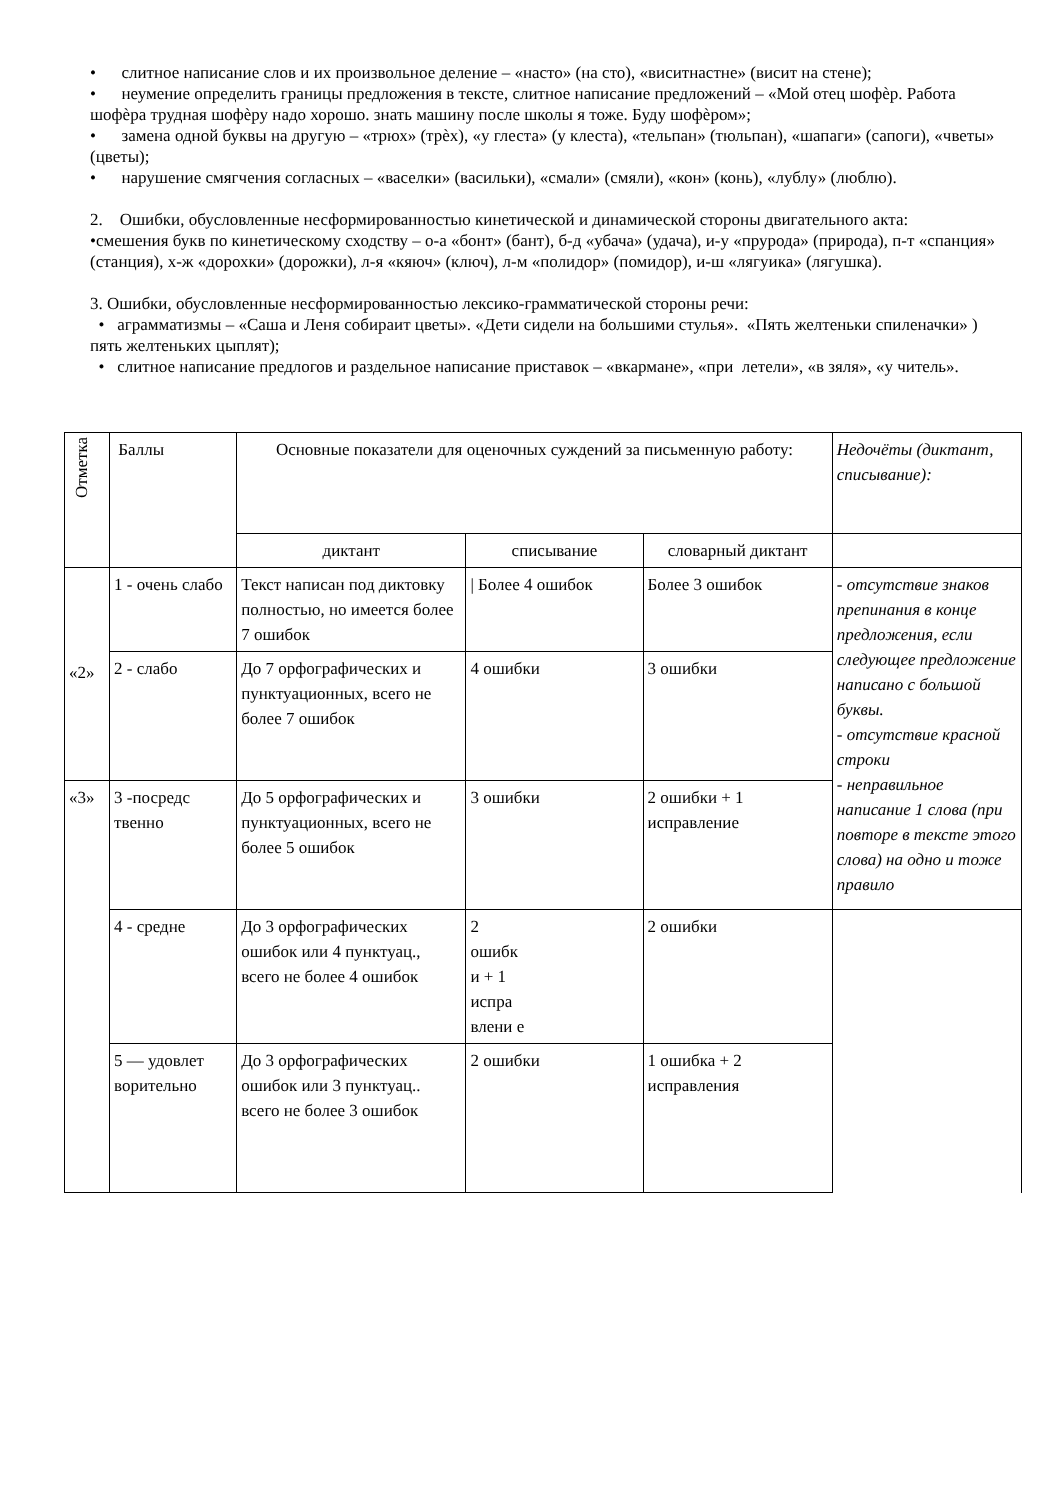• слитное написание слов и их произвольное деление – «насто» (на сто), «виситнастне» (висит на стене);
• неумение определить границы предложения в тексте, слитное написание предложений – «Мой отец шофѐр. Работа шофѐра трудная шофѐру надо хорошо. знать машину после школы я тоже. Буду шофѐром»;
• замена одной буквы на другую – «трюх» (трѐх), «у глеста» (у клеста), «тельпан» (тюльпан), «шапаги» (сапоги), «чветы» (цветы);
• нарушение смягчения согласных – «васелки» (васильки), «смали» (смяли), «кон» (конь), «лублу» (люблю).
2. Ошибки, обусловленные несформированностью кинетической и динамической стороны двигательного акта:
•смешения букв по кинетическому сходству – о-а «бонт» (бант), б-д «убача» (удача), и-у «прурода» (природа), п-т «спанция» (станция), х-ж «дорохки» (дорожки), л-я «кяюч» (ключ), л-м «полидор» (помидор), и-ш «лягуика» (лягушка).
3. Ошибки, обусловленные несформированностью лексико-грамматической стороны речи:
• аграмматизмы – «Саша и Леня собираит цветы». «Дети сидели на большими стулья». «Пять желтеньки спиленачки» ) пять желтеньких цыплят);
• слитное написание предлогов и раздельное написание приставок – «вкармане», «при летели», «в зяля», «у читель».
| Отметка | Баллы | Основные показатели для оценочных суждений за письменную работу: | | | Недочёты (диктант, списывание): |
| | | диктант | списывание | словарный диктант | |
| «2» | 1 - очень слабо | Текст написан под диктовку полностью, но имеется более 7 ошибок | / Более 4 ошибок | Более 3 ошибок | - отсутствие знаков препинания в конце предложения, если следующее предложение написано с большой буквы. - отсутствие красной строки - неправильное написание 1 слова (при повторе в тексте этого слова) на одно и тоже правило |
| | 2 - слабо | До 7 орфографических и пунктуационных, всего не более 7 ошибок | 4 ошибки | 3 ошибки | |
| «3» | 3 -посредс твенно | До 5 орфографических и пунктуационных, всего не более 5 ошибок | 3 ошибки | 2 ошибки + 1 исправление | |
| | 4 - средне | До 3 орфографических ошибок или 4 пунктуац., всего не более 4 ошибок | 2 ошибк и + 1 испра влени е | 2 ошибки | |
| | 5 — удовлет ворительно | До 3 орфографических ошибок или 3 пунктуац.. всего не более 3 ошибок | 2 ошибки | 1 ошибка + 2 исправления | |